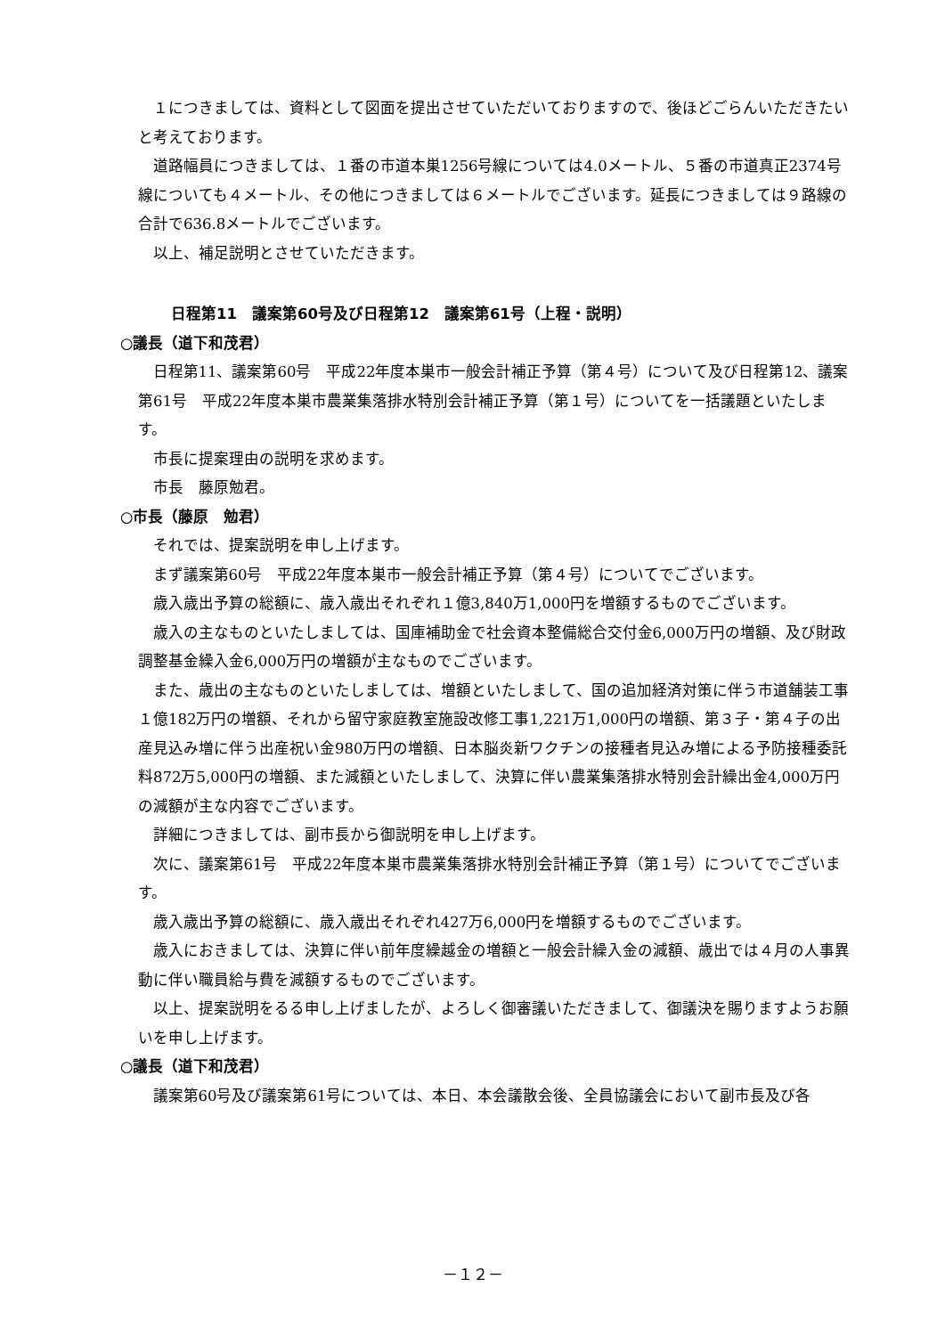１につきましては、資料として図面を提出させていただいておりますので、後ほどごらんいただきたいと考えております。
道路幅員につきましては、１番の市道本巣1256号線については4.0メートル、５番の市道真正2374号線についても４メートル、その他につきましては６メートルでございます。延長につきましては９路線の合計で636.8メートルでございます。
以上、補足説明とさせていただきます。
日程第11　議案第60号及び日程第12　議案第61号（上程・説明）
○議長（道下和茂君）
日程第11、議案第60号　平成22年度本巣市一般会計補正予算（第４号）について及び日程第12、議案第61号　平成22年度本巣市農業集落排水特別会計補正予算（第１号）についてを一括議題といたします。
市長に提案理由の説明を求めます。
市長　藤原勉君。
○市長（藤原　勉君）
それでは、提案説明を申し上げます。
まず議案第60号　平成22年度本巣市一般会計補正予算（第４号）についてでございます。
歳入歳出予算の総額に、歳入歳出それぞれ１億3,840万1,000円を増額するものでございます。
歳入の主なものといたしましては、国庫補助金で社会資本整備総合交付金6,000万円の増額、及び財政調整基金繰入金6,000万円の増額が主なものでございます。
また、歳出の主なものといたしましては、増額といたしまして、国の追加経済対策に伴う市道舗装工事１億182万円の増額、それから留守家庭教室施設改修工事1,221万1,000円の増額、第３子・第４子の出産見込み増に伴う出産祝い金980万円の増額、日本脳炎新ワクチンの接種者見込み増による予防接種委託料872万5,000円の増額、また減額といたしまして、決算に伴い農業集落排水特別会計繰出金4,000万円の減額が主な内容でございます。
詳細につきましては、副市長から御説明を申し上げます。
次に、議案第61号　平成22年度本巣市農業集落排水特別会計補正予算（第１号）についてでございます。
歳入歳出予算の総額に、歳入歳出それぞれ427万6,000円を増額するものでございます。
歳入におきましては、決算に伴い前年度繰越金の増額と一般会計繰入金の減額、歳出では４月の人事異動に伴い職員給与費を減額するものでございます。
以上、提案説明をるる申し上げましたが、よろしく御審議いただきまして、御議決を賜りますようお願いを申し上げます。
○議長（道下和茂君）
議案第60号及び議案第61号については、本日、本会議散会後、全員協議会において副市長及び各
－１２－